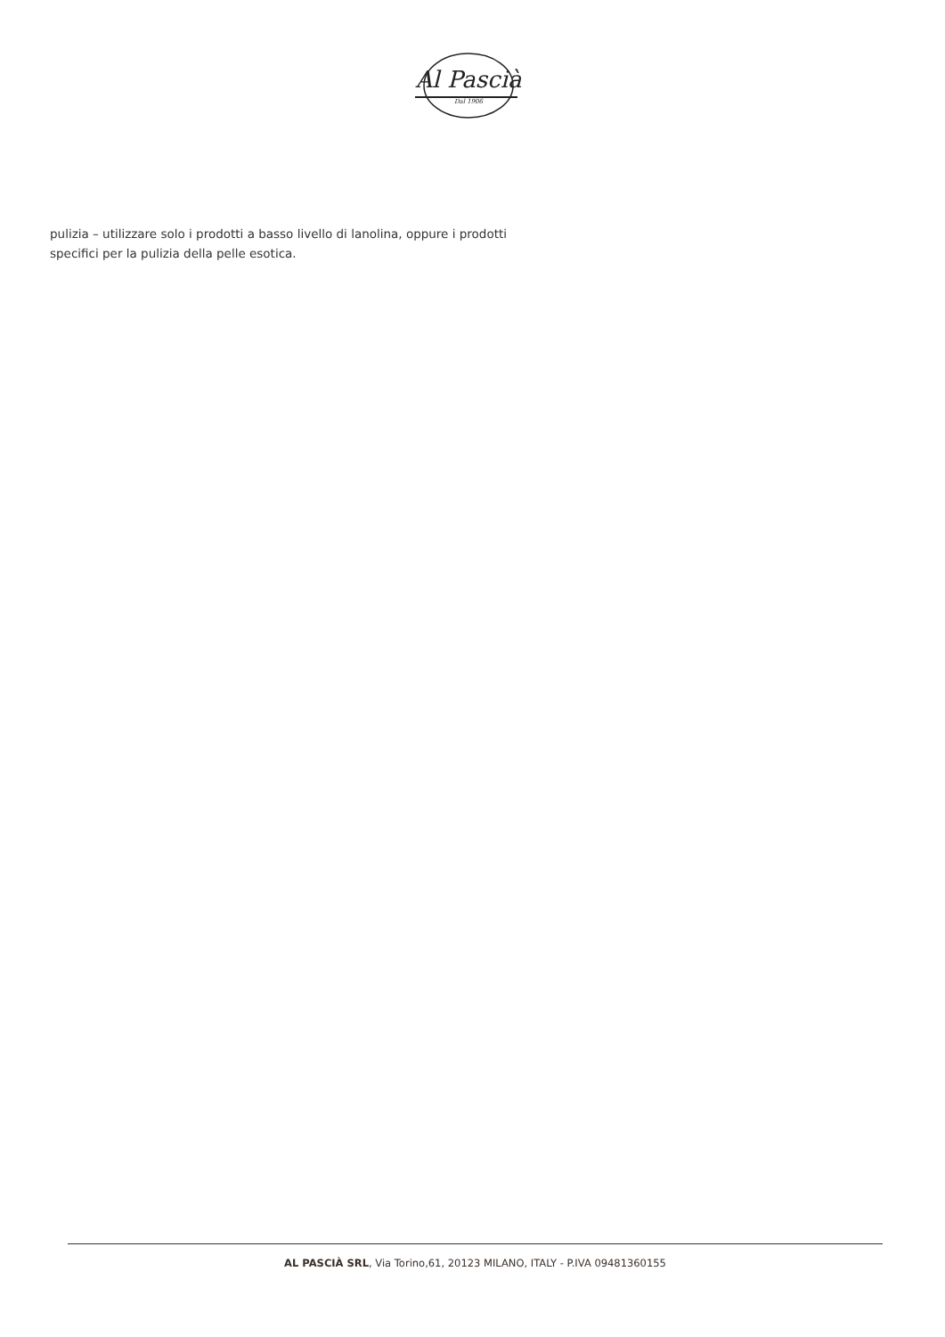Al Pascià
Dal 1906
pulizia – utilizzare solo i prodotti a basso livello di lanolina, oppure i prodotti specifici per la pulizia della pelle esotica.
AL PASCIÀ SRL, Via Torino,61, 20123 MILANO, ITALY - P.IVA 09481360155